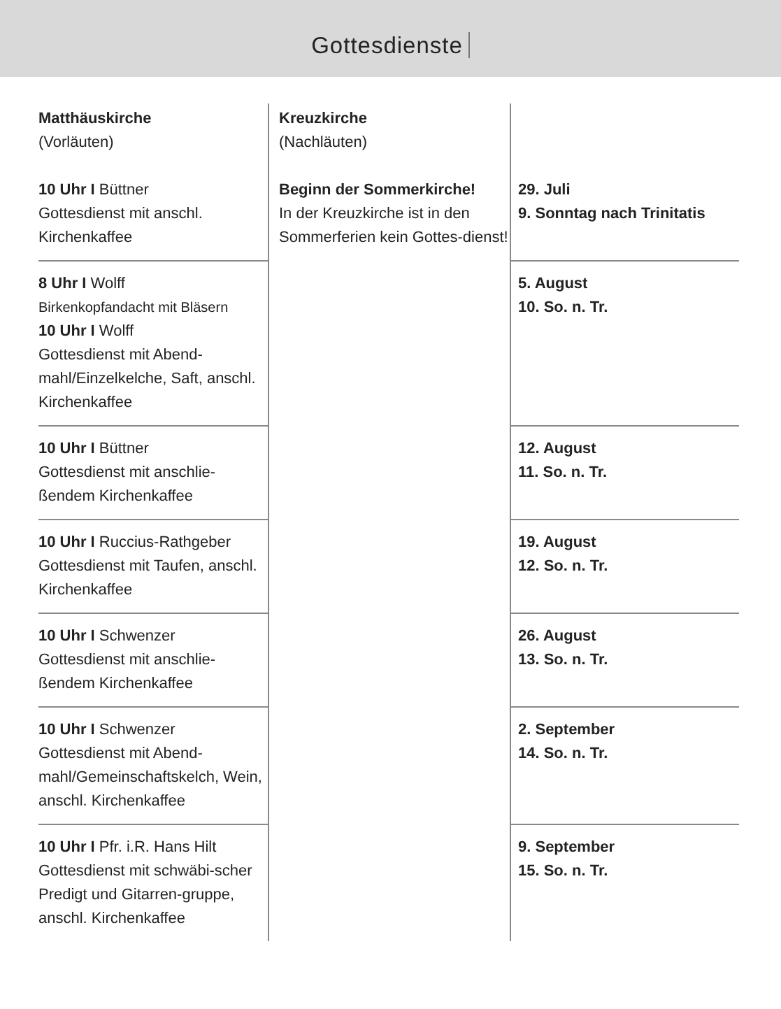Gottesdienste
| Matthäuskirche (Vorläuten) 10 Uhr I Büttner Gottesdienst mit anschl. Kirchenkaffee | Kreuzkirche (Nachläuten) Beginn der Sommerkirche! In der Kreuzkirche ist in den Sommerferien kein Gottes-dienst! | 29. Juli 9. Sonntag nach Trinitatis |
| 8 Uhr I Wolff Birkenkopfandacht mit Bläsern 10 Uhr I Wolff Gottesdienst mit Abend-mahl/Einzelkelche, Saft, anschl. Kirchenkaffee | | 5. August 10. So. n. Tr. |
| 10 Uhr I Büttner Gottesdienst mit anschlie-ßendem Kirchenkaffee | | 12. August 11. So. n. Tr. |
| 10 Uhr I Ruccius-Rathgeber Gottesdienst mit Taufen, anschl. Kirchenkaffee | | 19. August 12. So. n. Tr. |
| 10 Uhr I Schwenzer Gottesdienst mit anschlie-ßendem Kirchenkaffee | | 26. August 13. So. n. Tr. |
| 10 Uhr I Schwenzer Gottesdienst mit Abend-mahl/Gemeinschaftskelch, Wein, anschl. Kirchenkaffee | | 2. September 14. So. n. Tr. |
| 10 Uhr I Pfr. i.R. Hans Hilt Gottesdienst mit schwäbi-scher Predigt und Gitarren-gruppe, anschl. Kirchenkaffee | | 9. September 15. So. n. Tr. |